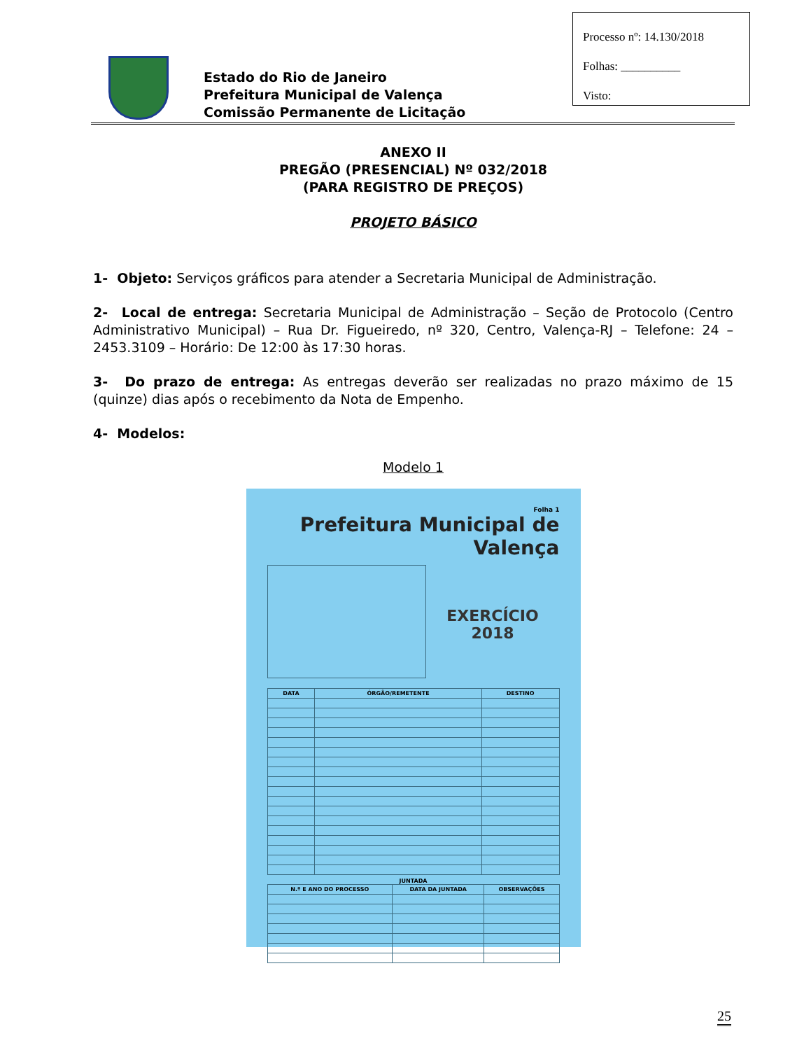Processo nº: 14.130/2018
Folhas: __________
Visto:
Estado do Rio de Janeiro
Prefeitura Municipal de Valença
Comissão Permanente de Licitação
ANEXO II
PREGÃO (PRESENCIAL) Nº 032/2018
(PARA REGISTRO DE PREÇOS)
PROJETO BÁSICO
1- Objeto: Serviços gráficos para atender a Secretaria Municipal de Administração.
2- Local de entrega: Secretaria Municipal de Administração – Seção de Protocolo (Centro Administrativo Municipal) – Rua Dr. Figueiredo, nº 320, Centro, Valença-RJ – Telefone: 24 – 2453.3109 – Horário: De 12:00 às 17:30 horas.
3- Do prazo de entrega: As entregas deverão ser realizadas no prazo máximo de 15 (quinze) dias após o recebimento da Nota de Empenho.
4- Modelos:
Modelo 1
Folha 1
Prefeitura Municipal de Valença
EXERCÍCIO
2018
| DATA | ÓRGÃO/REMETENTE | DESTINO |
| --- | --- | --- |
JUNTADA
| N.º E ANO DO PROCESSO | DATA DA JUNTADA | OBSERVAÇÕES |
| --- | --- | --- |
25